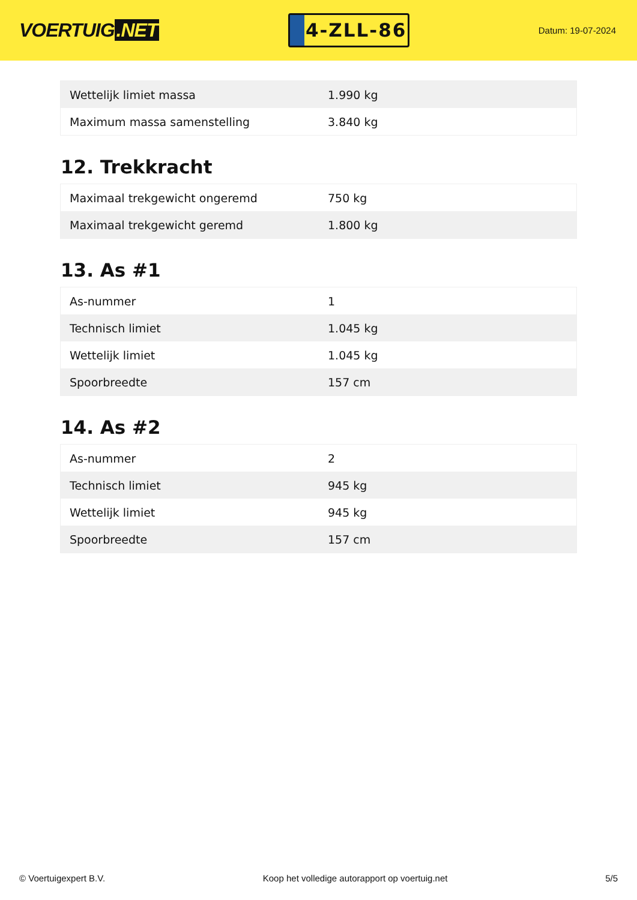VOERTUIG.NET
4-ZLL-86
Datum: 19-07-2024
| Wettelijk limiet massa | 1.990 kg |
| Maximum massa samenstelling | 3.840 kg |
12. Trekkracht
| Maximaal trekgewicht ongeremd | 750 kg |
| Maximaal trekgewicht geremd | 1.800 kg |
13. As #1
| As-nummer | 1 |
| Technisch limiet | 1.045 kg |
| Wettelijk limiet | 1.045 kg |
| Spoorbreedte | 157 cm |
14. As #2
| As-nummer | 2 |
| Technisch limiet | 945 kg |
| Wettelijk limiet | 945 kg |
| Spoorbreedte | 157 cm |
© Voertuigexpert B.V. Koop het volledige autorapport op voertuig.net 5/5